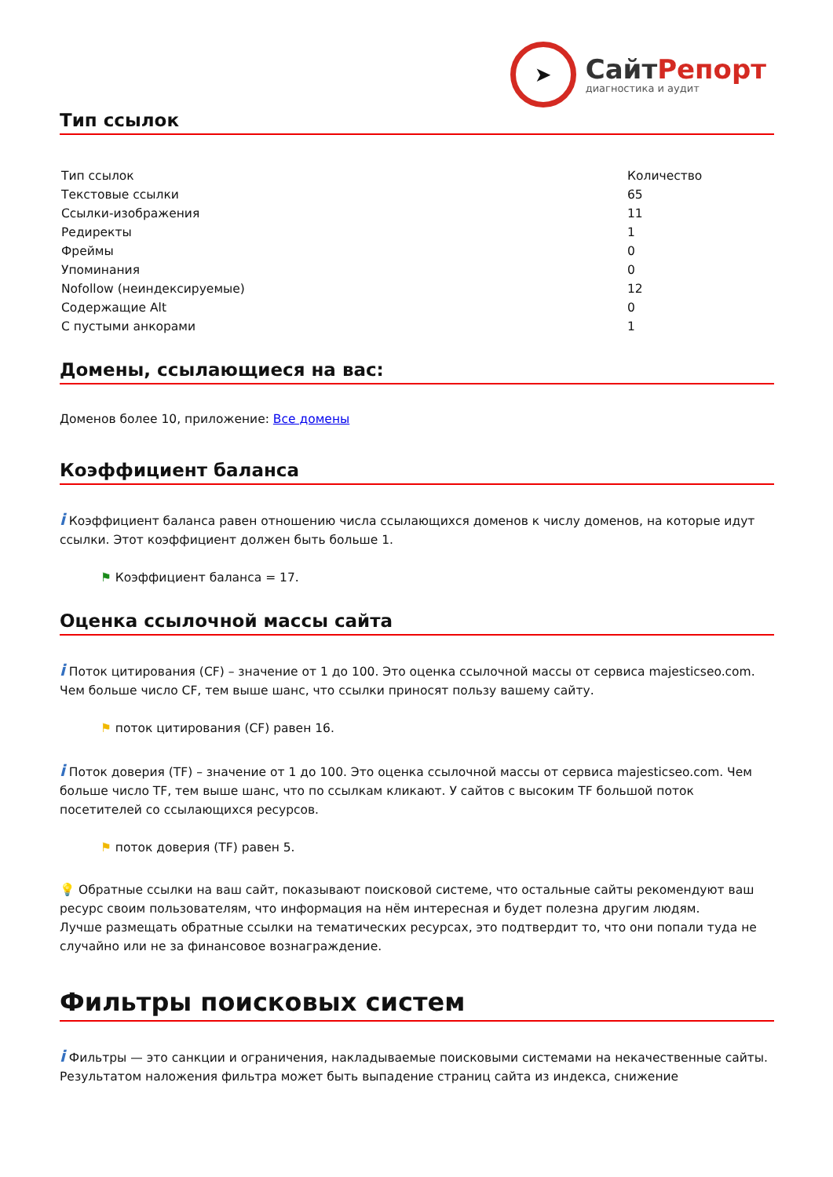➤
СайтРепорт
диагностика и аудит
Тип ссылок
| Тип ссылок | Количество |
| --- | --- |
| Текстовые ссылки | 65 |
| Ссылки-изображения | 11 |
| Редиректы | 1 |
| Фреймы | 0 |
| Упоминания | 0 |
| Nofollow (неиндексируемые) | 12 |
| Содержащие Alt | 0 |
| С пустыми анкорами | 1 |
Домены, ссылающиеся на вас:
Доменов более 10, приложение: Все домены
Коэффициент баланса
i Коэффициент баланса равен отношению числа ссылающихся доменов к числу доменов, на которые идут ссылки. Этот коэффициент должен быть больше 1.
⚑ Коэффициент баланса = 17.
Оценка ссылочной массы сайта
i Поток цитирования (CF) – значение от 1 до 100. Это оценка ссылочной массы от сервиса majesticseo.com. Чем больше число CF, тем выше шанс, что ссылки приносят пользу вашему сайту.
⚑ поток цитирования (CF) равен 16.
i Поток доверия (TF) – значение от 1 до 100. Это оценка ссылочной массы от сервиса majesticseo.com. Чем больше число TF, тем выше шанс, что по ссылкам кликают. У сайтов с высоким TF большой поток посетителей со ссылающихся ресурсов.
⚑ поток доверия (TF) равен 5.
💡 Обратные ссылки на ваш сайт, показывают поисковой системе, что остальные сайты рекомендуют ваш ресурс своим пользователям, что информация на нём интересная и будет полезна другим людям.
Лучше размещать обратные ссылки на тематических ресурсах, это подтвердит то, что они попали туда не случайно или не за финансовое вознаграждение.
Фильтры поисковых систем
i Фильтры — это санкции и ограничения, накладываемые поисковыми системами на некачественные сайты. Результатом наложения фильтра может быть выпадение страниц сайта из индекса, снижение